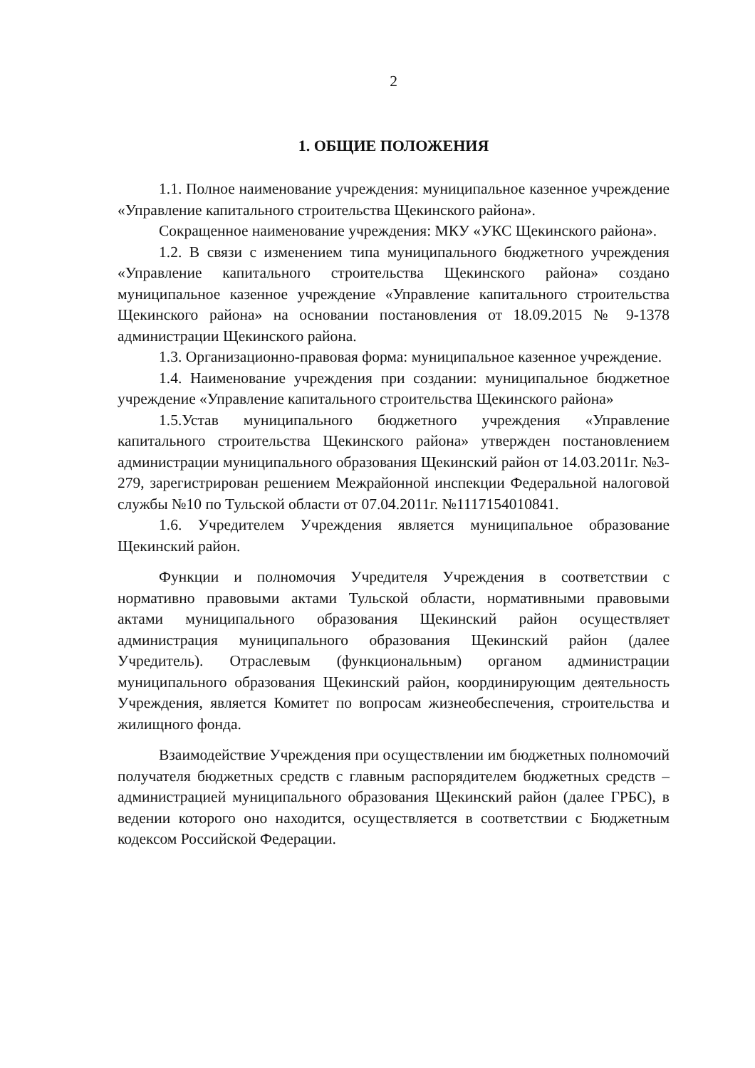2
1. ОБЩИЕ ПОЛОЖЕНИЯ
1.1. Полное наименование учреждения: муниципальное казенное учреждение «Управление капитального строительства Щекинского района».
Сокращенное наименование учреждения: МКУ «УКС Щекинского района».
1.2. В связи с изменением типа муниципального бюджетного учреждения «Управление капитального строительства Щекинского района» создано муниципальное казенное учреждение «Управление капитального строительства Щекинского района» на основании постановления от 18.09.2015 № 9-1378 администрации Щекинского района.
1.3. Организационно-правовая форма: муниципальное казенное учреждение.
1.4. Наименование учреждения при создании: муниципальное бюджетное учреждение «Управление капитального строительства Щекинского района»
1.5.Устав муниципального бюджетного учреждения «Управление капитального строительства Щекинского района» утвержден постановлением администрации муниципального образования Щекинский район от 14.03.2011г. №3-279, зарегистрирован решением Межрайонной инспекции Федеральной налоговой службы №10 по Тульской области от 07.04.2011г. №1117154010841.
1.6. Учредителем Учреждения является муниципальное образование Щекинский район.
Функции и полномочия Учредителя Учреждения в соответствии с нормативно правовыми актами Тульской области, нормативными правовыми актами муниципального образования Щекинский район осуществляет администрация муниципального образования Щекинский район (далее Учредитель). Отраслевым (функциональным) органом администрации муниципального образования Щекинский район, координирующим деятельность Учреждения, является Комитет по вопросам жизнеобеспечения, строительства и жилищного фонда.
Взаимодействие Учреждения при осуществлении им бюджетных полномочий получателя бюджетных средств с главным распорядителем бюджетных средств – администрацией муниципального образования Щекинский район (далее ГРБС), в ведении которого оно находится, осуществляется в соответствии с Бюджетным кодексом Российской Федерации.